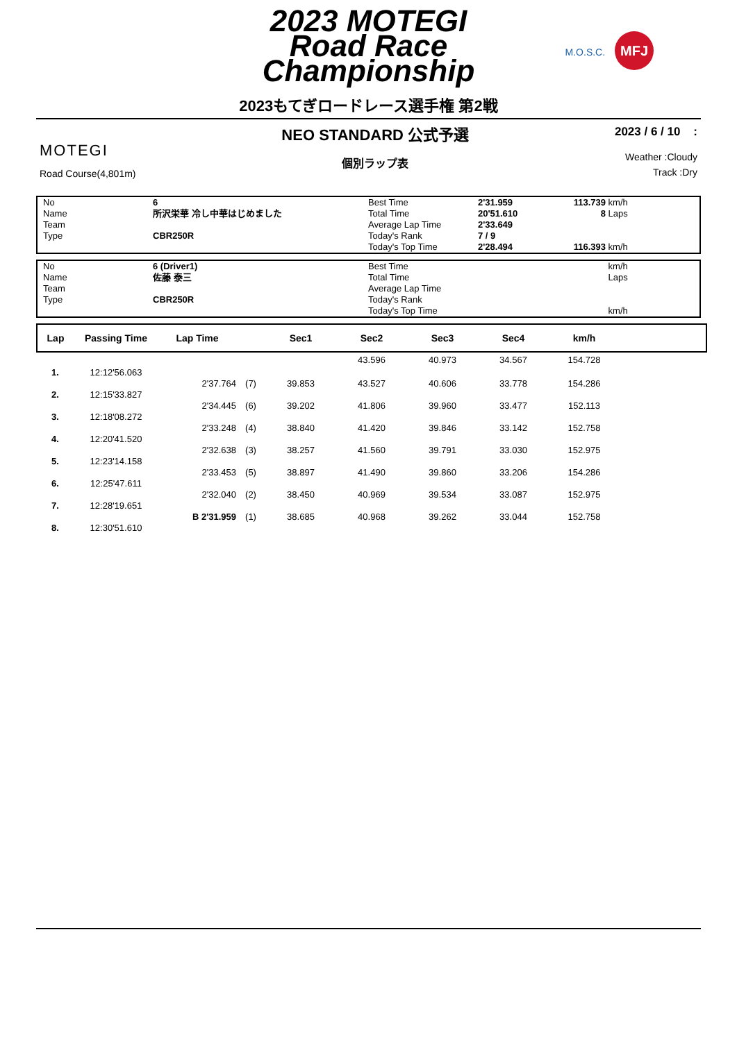2023 MOTEGI
Road Race
Championship
M.O.S.C. MFJ
2023もてぎロードレース選手権 第2戦
MOTEGI
Road Course(4,801m)
NEO STANDARD 公式予選
個別ラップ表
2023 / 6 / 10 :
Weather :Cloudy
Track :Dry
No 6 Best Time 2'31.959 113.739 km/h Name 所沢栄華 冷し中華はじめました Total Time 20'51.610 8 Laps Team Average Lap Time 2'33.649 Type CBR250R Today's Rank 7 / 9 Today's Top Time 2'28.494 116.393 km/h
No 6 (Driver1) Best Time km/h Name 佐藤 泰三 Total Time Laps Team Average Lap Time Type CBR250R Today's Rank Today's Top Time km/h
| Lap | Passing Time | Lap Time | | Sec1 | Sec2 | Sec3 | Sec4 | km/h | |
| --- | --- | --- | --- | --- | --- | --- | --- | --- | --- |
| | | | | | 43.596 | 40.973 | 34.567 | 154.728 | |
| 1. | 12:12'56.063 | | | | | | | | |
| | | 2'37.764 | (7) | 39.853 | 43.527 | 40.606 | 33.778 | 154.286 | |
| 2. | 12:15'33.827 | | | | | | | | |
| | | 2'34.445 | (6) | 39.202 | 41.806 | 39.960 | 33.477 | 152.113 | |
| 3. | 12:18'08.272 | | | | | | | | |
| | | 2'33.248 | (4) | 38.840 | 41.420 | 39.846 | 33.142 | 152.758 | |
| 4. | 12:20'41.520 | | | | | | | | |
| | | 2'32.638 | (3) | 38.257 | 41.560 | 39.791 | 33.030 | 152.975 | |
| 5. | 12:23'14.158 | | | | | | | | |
| | | 2'33.453 | (5) | 38.897 | 41.490 | 39.860 | 33.206 | 154.286 | |
| 6. | 12:25'47.611 | | | | | | | | |
| | | 2'32.040 | (2) | 38.450 | 40.969 | 39.534 | 33.087 | 152.975 | |
| 7. | 12:28'19.651 | | | | | | | | |
| | | B 2'31.959 | (1) | 38.685 | 40.968 | 39.262 | 33.044 | 152.758 | |
| 8. | 12:30'51.610 | | | | | | | | |